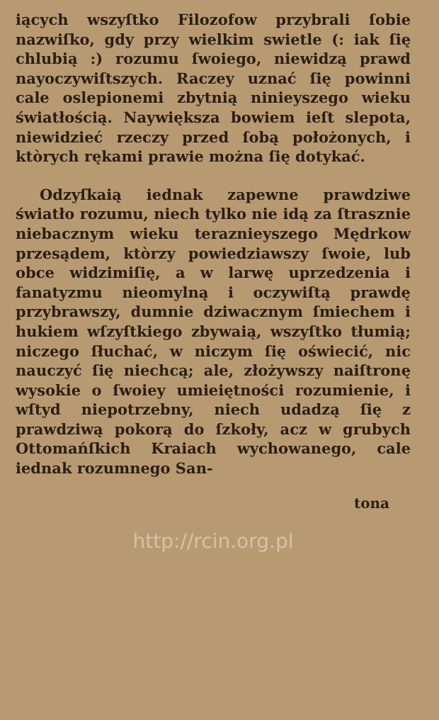iących wszyſtko Filozofow przybrali ſobie nazwiſko, gdy przy wielkim swietle (: iak ſię chlubią :) rozumu ſwoiego, niewidzą prawd nayoczywiſtszych. Raczey uznać ſię powinni cale oslepionemi zbytnią ninieyszego wieku światłością. Naywiększa bowiem ieſt slepota, niewidzieć rzeczy przed ſobą położonych, i ktòrych rękami prawie można ſię dotykać.
Odzyſkaią iednak zapewne prawdziwe światło rozumu, niech tylko nie idą za ſtrasznie niebacznym wieku teraznieyszego Mędrkow przesądem, ktòrzy powiedziawszy ſwoie, lub obce widzimiſię, a w larwę uprzedzenia i fanatyzmu nieomylną i oczywiſtą prawdę przybrawszy, dumnie dziwacznym ſmiechem i hukiem wſzyſtkiego zbywaią, wszyſtko tłumią; niczego ſłuchać, w niczym ſię oświecić, nic nauczyć ſię niechcą; ale, złożywszy naiſtronę wysokie o ſwoiey umieiętności rozumienie, i wſtyd niepotrzebny, niech udadzą ſię z prawdziwą pokorą do ſzkoły, acz w grubych Ottomańſkich Kraiach wychowanego, cale iednak rozumnego San-
tona
http://rcin.org.pl